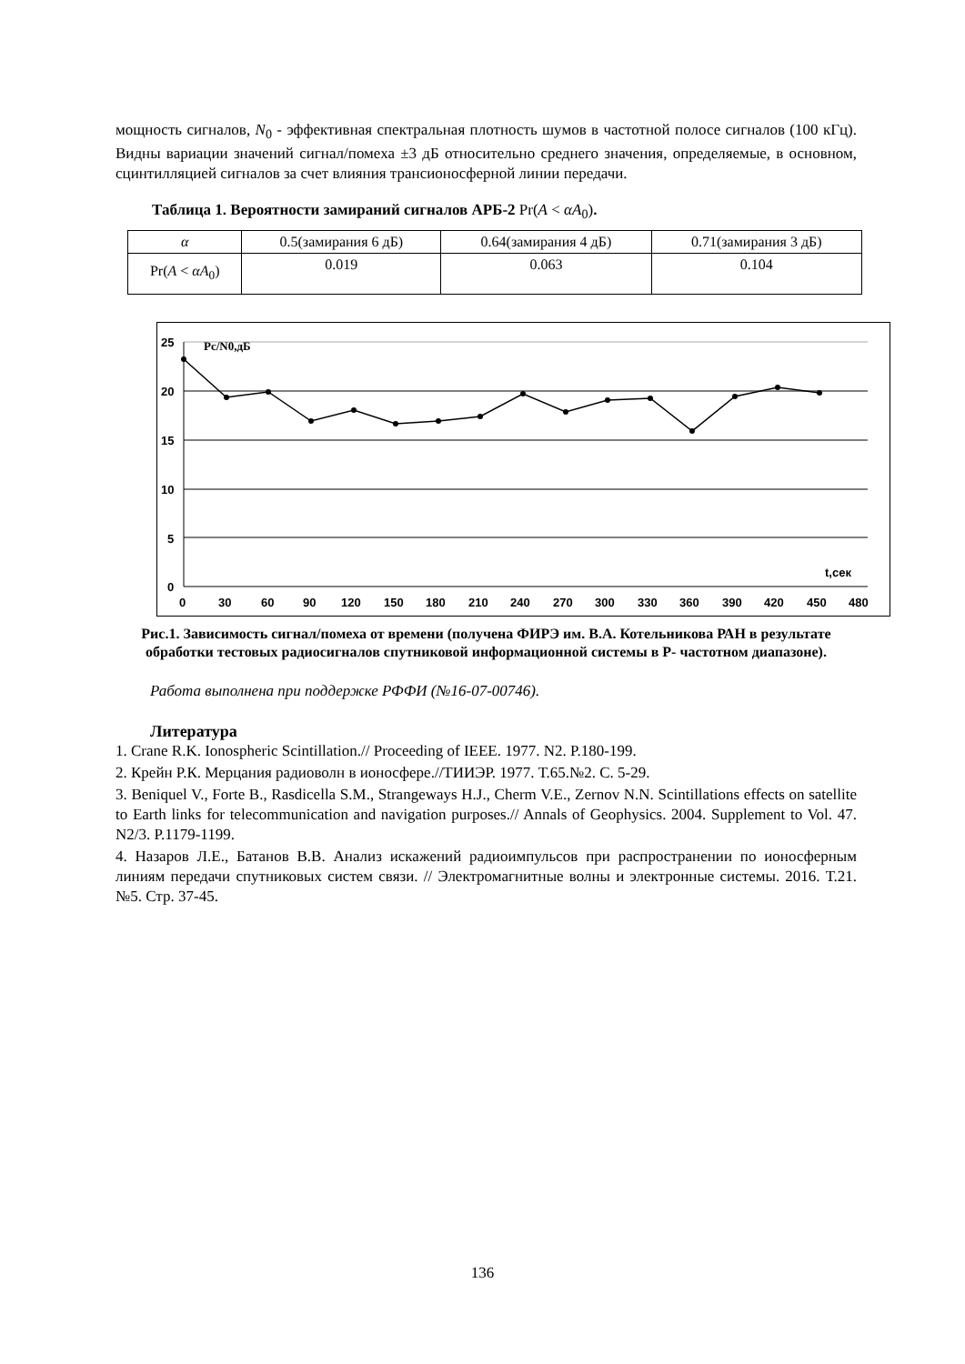мощность сигналов, N<sub>0</sub> - эффективная спектральная плотность шумов в частотной полосе сигналов (100 кГц). Видны вариации значений сигнал/помеха ±3 дБ относительно среднего значения, определяемые, в основном, сцинтилляцией сигналов за счет влияния трансионосферной линии передачи.
Таблица 1. Вероятности замираний сигналов АРБ-2 Pr(A < αA<sub>0</sub>).
| α | 0.5(замирания 6 дБ) | 0.64(замирания 4 дБ) | 0.71(замирания 3 дБ) |
| Pr( A < αA<sub>0</sub>) | 0.019 | 0.063 | 0.104 |
25
20
15
10
5
0
Pс/N0,дБ
t,сек
0
30
60
90
120
150
180
210
240
270
300
330
360
390
420
450
480
Рис.1. Зависимость сигнал/помеха от времени (получена ФИРЭ им. В.А. Котельникова РАН в результате обработки тестовых радиосигналов спутниковой информационной системы в Р- частотном диапазоне).
Работа выполнена при поддержке РФФИ (№16-07-00746).
Литература
1. Crane R.K. Ionospheric Scintillation.// Proceeding of IEEE. 1977. N2. P.180-199.
2. Крейн Р.К. Мерцания радиоволн в ионосфере.//ТИИЭР. 1977. Т.65.№2. С. 5-29.
3. Beniquel V., Forte B., Rasdicella S.M., Strangeways H.J., Cherm V.E., Zernov N.N. Scintillations effects on satellite to Earth links for telecommunication and navigation purposes.// Annals of Geophysics. 2004. Supplement to Vol. 47. N2/3. P.1179-1199.
4. Назаров Л.Е., Батанов В.В. Анализ искажений радиоимпульсов при распространении по ионосферным линиям передачи спутниковых систем связи. // Электромагнитные волны и электронные системы. 2016. Т.21. №5. Стр. 37-45.
136